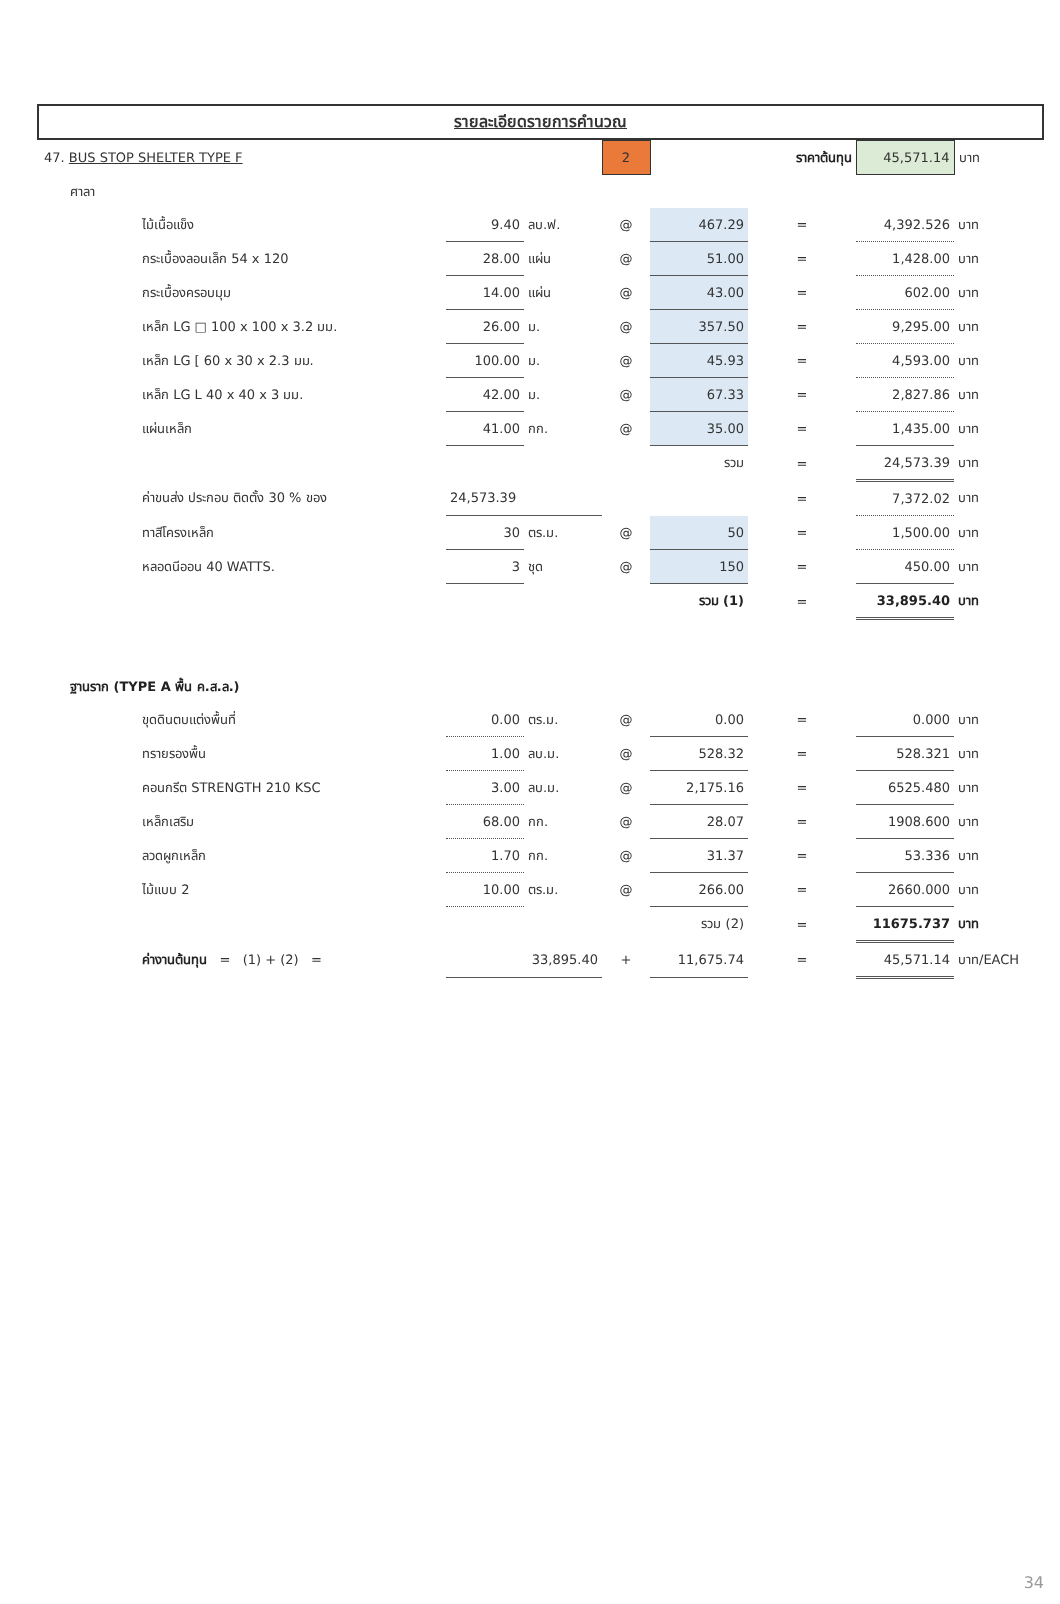รายละเอียดรายการคำนวณ
| 47. BUS STOP SHELTER TYPE F | | | | 2 | ราคาต้นทุน | | 45,571.14 | บาท |
| ศาลา | | | | | | | | |
| | ไม้เนื้อแข็ง | 9.40 | ลบ.ฟ. | @ | 467.29 | = | 4,392.526 | บาท |
| | กระเบื้องลอนเล็ก 54 x 120 | 28.00 | แผ่น | @ | 51.00 | = | 1,428.00 | บาท |
| | กระเบื้องครอบมุม | 14.00 | แผ่น | @ | 43.00 | = | 602.00 | บาท |
| | เหล็ก LG □ 100 x 100 x 3.2 มม. | 26.00 | ม. | @ | 357.50 | = | 9,295.00 | บาท |
| | เหล็ก LG [ 60 x 30 x 2.3 มม. | 100.00 | ม. | @ | 45.93 | = | 4,593.00 | บาท |
| | เหล็ก LG L 40 x 40 x 3 มม. | 42.00 | ม. | @ | 67.33 | = | 2,827.86 | บาท |
| | แผ่นเหล็ก | 41.00 | กก. | @ | 35.00 | = | 1,435.00 | บาท |
| | | | | | รวม | = | 24,573.39 | บาท |
| | ค่าขนส่ง ประกอบ ติดตั้ง 30 % ของ | 24,573.39 | | | | = | 7,372.02 | บาท |
| | ทาสีโครงเหล็ก | 30 | ตร.ม. | @ | 50 | = | 1,500.00 | บาท |
| | หลอดนีออน 40 WATTS. | 3 | ชุด | @ | 150 | = | 450.00 | บาท |
| | | | | | รวม (1) | = | 33,895.40 | บาท |
| ฐานราก (TYPE A พื้น ค.ส.ล.) | | | | | | | | |
| | ขุดดินตบแต่งพื้นที่ | 0.00 | ตร.ม. | @ | 0.00 | = | 0.000 | บาท |
| | ทรายรองพื้น | 1.00 | ลบ.ม. | @ | 528.32 | = | 528.321 | บาท |
| | คอนกรีต STRENGTH 210 KSC | 3.00 | ลบ.ม. | @ | 2,175.16 | = | 6525.480 | บาท |
| | เหล็กเสริม | 68.00 | กก. | @ | 28.07 | = | 1908.600 | บาท |
| | ลวดผูกเหล็ก | 1.70 | กก. | @ | 31.37 | = | 53.336 | บาท |
| | ไม้แบบ 2 | 10.00 | ตร.ม. | @ | 266.00 | = | 2660.000 | บาท |
| | | | | | รวม (2) | = | 11675.737 | บาท |
| | ค่างานต้นทุน = (1) + (2) = | 33,895.40 | | + | 11,675.74 | = | 45,571.14 | บาท/EACH |
34